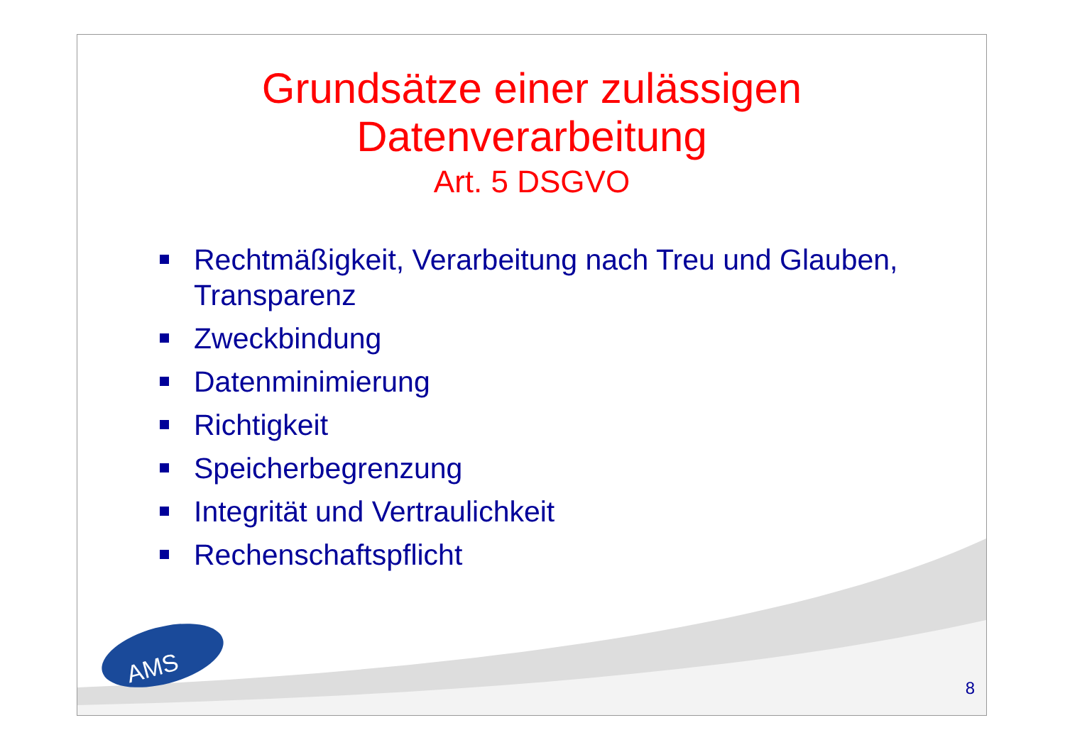Grundsätze einer zulässigen
Datenverarbeitung
Art. 5 DSGVO
Rechtmäßigkeit, Verarbeitung nach Treu und Glauben, Transparenz
Zweckbindung
Datenminimierung
Richtigkeit
Speicherbegrenzung
Integrität und Vertraulichkeit
Rechenschaftspflicht
AMS
8